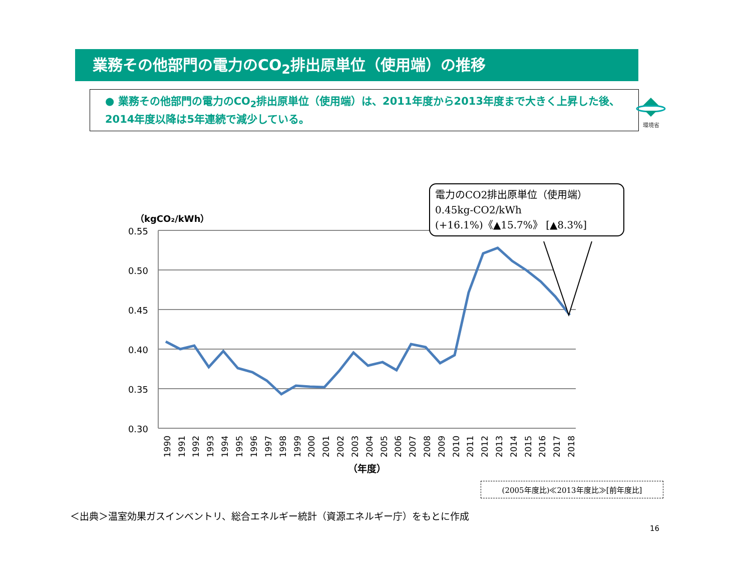業務その他部門の電力のCO<sub>2</sub>排出原単位（使用端）の推移
環境省
● 業務その他部門の電力のCO<sub>2</sub>排出原単位（使用端）は、2011年度から2013年度まで大きく上昇した後、2014年度以降は5年連続で減少している。
（kgCO₂/kWh）
0.55
0.50
0.45
0.40
0.35
0.30
1990
1991
1992
1993
1994
1995
1996
1997
1998
1999
2000
2001
2002
2003
2004
2005
2006
2007
2008
2009
2010
2011
2012
2013
2014
2015
2016
2017
2018
（年度）
電力のCO2排出原単位（使用端）
0.45kg-CO2/kWh
(+16.1%)《▲15.7%》 [▲8.3%]
(2005年度比)≪2013年度比≫[前年度比]
＜出典＞温室効果ガスインベントリ、総合エネルギー統計（資源エネルギー庁）をもとに作成
16